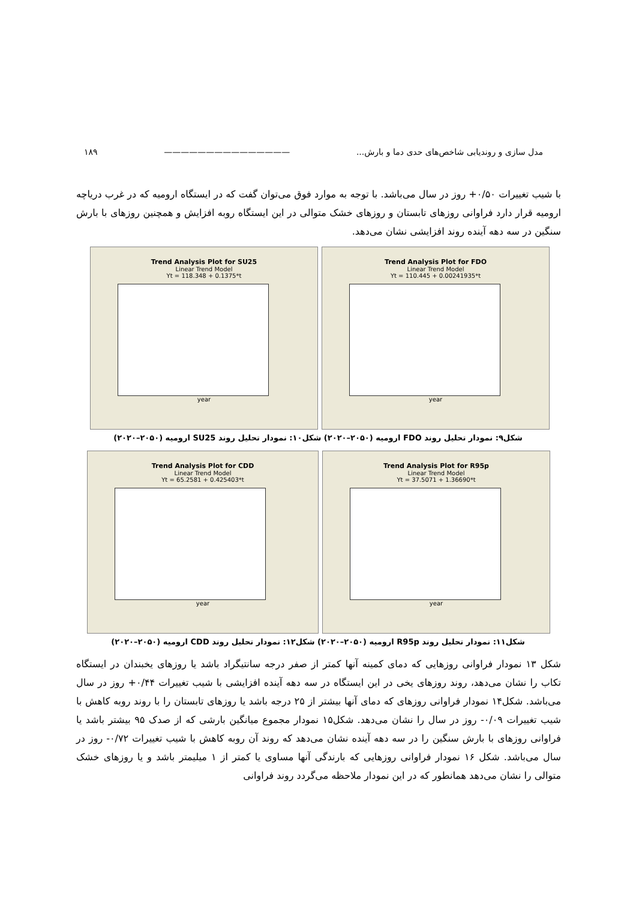مدل سازی و روندیابی شاخص‌های حدی دما و بارش... ——————————————— ۱۸۹
با شیب تغییرات ۰/۵۰+ روز در سال می‌باشد. با توجه به موارد فوق می‌توان گفت که در ایستگاه ارومیه که در غرب دریاچه ارومیه قرار دارد فراوانی روزهای تابستان و روزهای خشک متوالی در این ایستگاه روبه افزایش و همچنین روزهای با بارش سنگین در سه دهه آینده روند افزایشی نشان می‌دهد.
Trend Analysis Plot for SU25
Linear Trend Model
Yt = 118.348 + 0.1375*t
year
Trend Analysis Plot for FDO
Linear Trend Model
Yt = 110.445 + 0.00241935*t
year
شکل۹: نمودار تحلیل روند FDO ارومیه (۲۰۵۰–۲۰۲۰) شکل۱۰: نمودار تحلیل روند SU25 ارومیه (۲۰۵۰–۲۰۲۰)
Trend Analysis Plot for CDD
Linear Trend Model
Yt = 65.2581 + 0.425403*t
year
Trend Analysis Plot for R95p
Linear Trend Model
Yt = 37.5071 + 1.36690*t
year
شکل۱۱: نمودار تحلیل روند R95p ارومیه (۲۰۵۰–۲۰۲۰) شکل۱۲: نمودار تحلیل روند CDD ارومیه (۲۰۵۰–۲۰۲۰)
شکل ۱۳ نمودار فراوانی روزهایی که دمای کمینه آنها کمتر از صفر درجه سانتیگراد باشد یا روزهای یخبندان در ایستگاه تکاب را نشان می‌دهد، روند روزهای یخی در این ایستگاه در سه دهه آینده افزایشی با شیب تغییرات ۰/۴۴+ روز در سال می‌باشد. شکل۱۴ نمودار فراوانی روزهای که دمای آنها بیشتر از ۲۵ درجه باشد یا روزهای تابستان را با روند روبه کاهش با شیب تغییرات ۰/۰۹- روز در سال را نشان می‌دهد. شکل۱۵ نمودار مجموع میانگین بارشی که از صدک ۹۵ بیشتر باشد یا فراوانی روزهای با بارش سنگین را در سه دهه آینده نشان می‌دهد که روند آن روبه کاهش با شیب تغییرات ۰/۷۲- روز در سال می‌باشد. شکل ۱۶ نمودار فراوانی روزهایی که بارندگی آنها مساوی یا کمتر از ۱ میلیمتر باشد و یا روزهای خشک متوالی را نشان می‌دهد همانطور که در این نمودار ملاحظه می‌گردد روند فراوانی